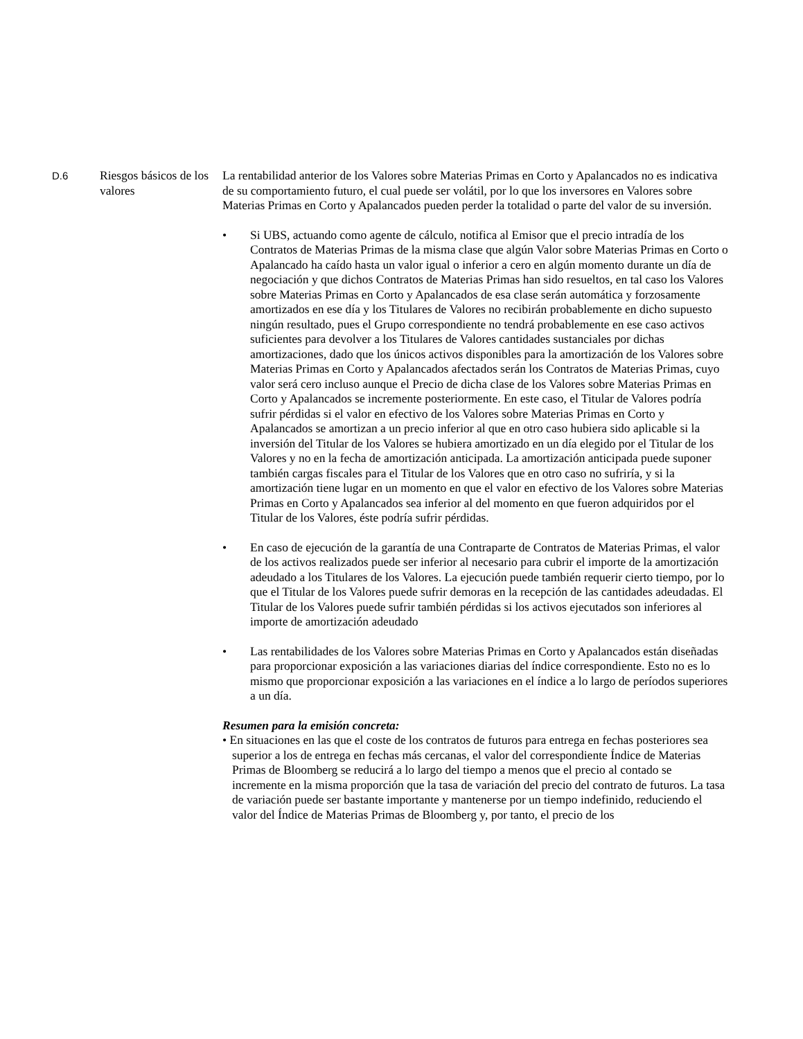D.6
Riesgos básicos de los valores
La rentabilidad anterior de los Valores sobre Materias Primas en Corto y Apalancados no es indicativa de su comportamiento futuro, el cual puede ser volátil, por lo que los inversores en Valores sobre Materias Primas en Corto y Apalancados pueden perder la totalidad o parte del valor de su inversión.
• Si UBS, actuando como agente de cálculo, notifica al Emisor que el precio intradía de los Contratos de Materias Primas de la misma clase que algún Valor sobre Materias Primas en Corto o Apalancado ha caído hasta un valor igual o inferior a cero en algún momento durante un día de negociación y que dichos Contratos de Materias Primas han sido resueltos, en tal caso los Valores sobre Materias Primas en Corto y Apalancados de esa clase serán automática y forzosamente amortizados en ese día y los Titulares de Valores no recibirán probablemente en dicho supuesto ningún resultado, pues el Grupo correspondiente no tendrá probablemente en ese caso activos suficientes para devolver a los Titulares de Valores cantidades sustanciales por dichas amortizaciones, dado que los únicos activos disponibles para la amortización de los Valores sobre Materias Primas en Corto y Apalancados afectados serán los Contratos de Materias Primas, cuyo valor será cero incluso aunque el Precio de dicha clase de los Valores sobre Materias Primas en Corto y Apalancados se incremente posteriormente. En este caso, el Titular de Valores podría sufrir pérdidas si el valor en efectivo de los Valores sobre Materias Primas en Corto y Apalancados se amortizan a un precio inferior al que en otro caso hubiera sido aplicable si la inversión del Titular de los Valores se hubiera amortizado en un día elegido por el Titular de los Valores y no en la fecha de amortización anticipada. La amortización anticipada puede suponer también cargas fiscales para el Titular de los Valores que en otro caso no sufriría, y si la amortización tiene lugar en un momento en que el valor en efectivo de los Valores sobre Materias Primas en Corto y Apalancados sea inferior al del momento en que fueron adquiridos por el Titular de los Valores, éste podría sufrir pérdidas.
• En caso de ejecución de la garantía de una Contraparte de Contratos de Materias Primas, el valor de los activos realizados puede ser inferior al necesario para cubrir el importe de la amortización adeudado a los Titulares de los Valores. La ejecución puede también requerir cierto tiempo, por lo que el Titular de los Valores puede sufrir demoras en la recepción de las cantidades adeudadas. El Titular de los Valores puede sufrir también pérdidas si los activos ejecutados son inferiores al importe de amortización adeudado
• Las rentabilidades de los Valores sobre Materias Primas en Corto y Apalancados están diseñadas para proporcionar exposición a las variaciones diarias del índice correspondiente. Esto no es lo mismo que proporcionar exposición a las variaciones en el índice a lo largo de períodos superiores a un día.
Resumen para la emisión concreta:
• En situaciones en las que el coste de los contratos de futuros para entrega en fechas posteriores sea superior a los de entrega en fechas más cercanas, el valor del correspondiente Índice de Materias Primas de Bloomberg se reducirá a lo largo del tiempo a menos que el precio al contado se incremente en la misma proporción que la tasa de variación del precio del contrato de futuros. La tasa de variación puede ser bastante importante y mantenerse por un tiempo indefinido, reduciendo el valor del Índice de Materias Primas de Bloomberg y, por tanto, el precio de los